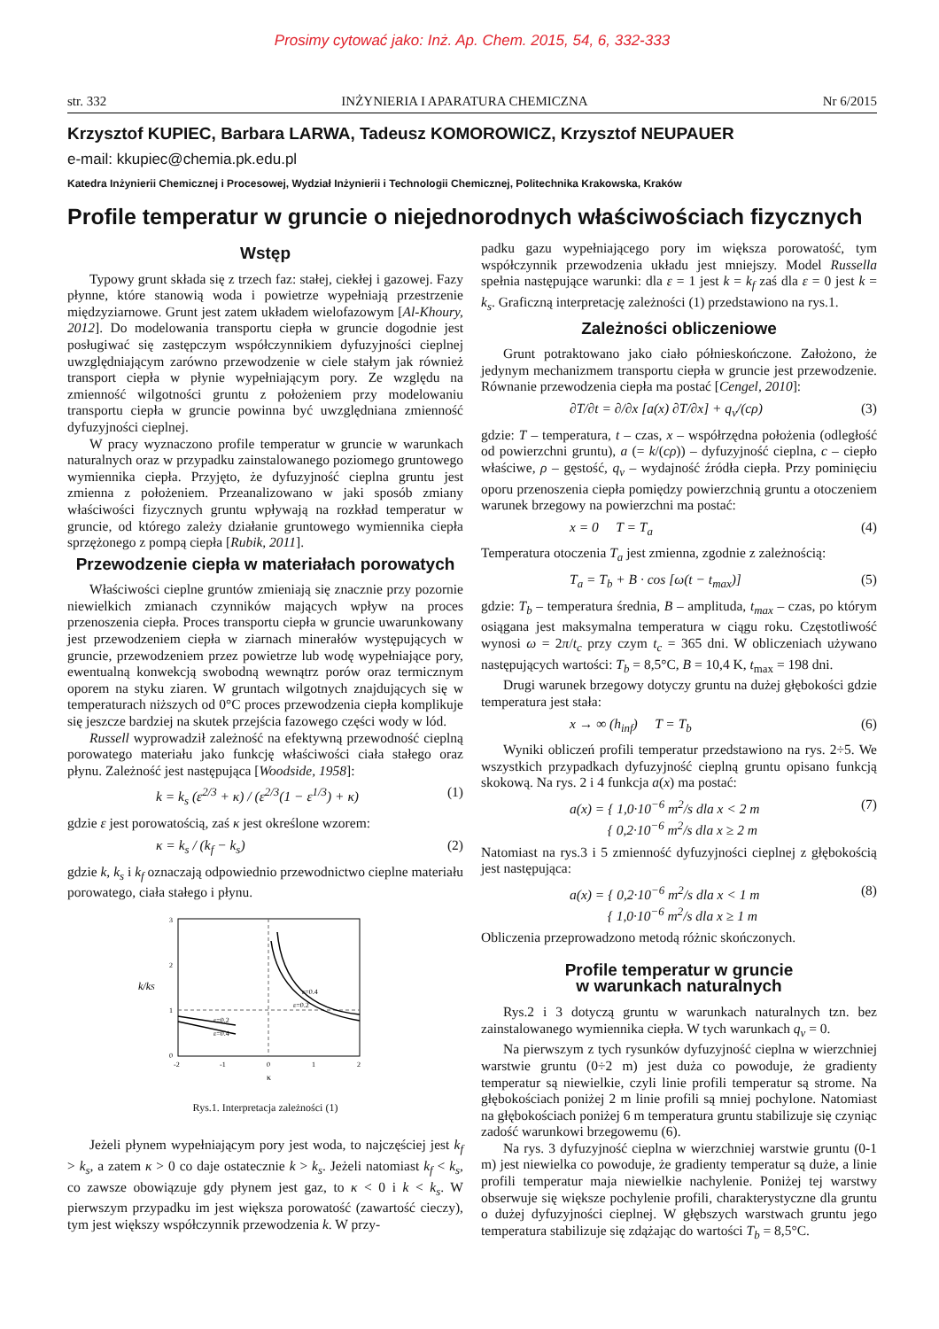Prosimy cytować jako: Inż. Ap. Chem. 2015, 54, 6, 332-333
str. 332 INŻYNIERIA I APARATURA CHEMICZNA Nr 6/2015
Krzysztof KUPIEC, Barbara LARWA, Tadeusz KOMOROWICZ, Krzysztof NEUPAUER
e-mail: kkupiec@chemia.pk.edu.pl
Katedra Inżynierii Chemicznej i Procesowej, Wydział Inżynierii i Technologii Chemicznej, Politechnika Krakowska, Kraków
Profile temperatur w gruncie o niejednorodnych właściwościach fizycznych
Wstęp
Typowy grunt składa się z trzech faz: stałej, ciekłej i gazowej. Fazy płynne, które stanowią woda i powietrze wypełniają przestrzenie międzyziarnowe. Grunt jest zatem układem wielofazowym [Al-Khoury, 2012]. Do modelowania transportu ciepła w gruncie dogodnie jest posługiwać się zastępczym współczynnikiem dyfuzyjności cieplnej uwzględniającym zarówno przewodzenie w ciele stałym jak również transport ciepła w płynie wypełniającym pory. Ze względu na zmienność wilgotności gruntu z położeniem przy modelowaniu transportu ciepła w gruncie powinna być uwzględniana zmienność dyfuzyjności cieplnej.
W pracy wyznaczono profile temperatur w gruncie w warunkach naturalnych oraz w przypadku zainstalowanego poziomego gruntowego wymiennika ciepła. Przyjęto, że dyfuzyjność cieplna gruntu jest zmienna z położeniem. Przeanalizowano w jaki sposób zmiany właściwości fizycznych gruntu wpływają na rozkład temperatur w gruncie, od którego zależy działanie gruntowego wymiennika ciepła sprzężonego z pompą ciepła [Rubik, 2011].
Przewodzenie ciepła w materiałach porowatych
Właściwości cieplne gruntów zmieniają się znacznie przy pozornie niewielkich zmianach czynników mających wpływ na proces przenoszenia ciepła. Proces transportu ciepła w gruncie uwarunkowany jest przewodzeniem ciepła w ziarnach minerałów występujących w gruncie, przewodzeniem przez powietrze lub wodę wypełniające pory, ewentualną konwekcją swobodną wewnątrz porów oraz termicznym oporem na styku ziaren. W gruntach wilgotnych znajdujących się w temperaturach niższych od 0°C proces przewodzenia ciepła komplikuje się jeszcze bardziej na skutek przejścia fazowego części wody w lód.
Russell wyprowadził zależność na efektywną przewodność cieplną porowatego materiału jako funkcję właściwości ciała stałego oraz płynu. Zależność jest następująca [Woodside, 1958]:
k = k<sub>s</sub> (ε<sup>2/3</sup> + κ) / (ε<sup>2/3</sup>(1 − ε<sup>1/3</sup>) + κ) (1)
gdzie ε jest porowatością, zaś κ jest określone wzorem:
κ = k<sub>s</sub> / (k<sub>f</sub> − k<sub>s</sub>) (2)
gdzie k, k<sub>s</sub> i k<sub>f</sub> oznaczają odpowiednio przewodnictwo cieplne materiału porowatego, ciała stałego i płynu.
3
2
1
0
-2
-1
0
1
2
κ
k/kS
ε=0.4
ε=0.2
ε=0.2
ε=0.4
Rys.1. Interpretacja zależności (1)
Jeżeli płynem wypełniającym pory jest woda, to najczęściej jest k<sub>f</sub> > k<sub>s</sub>, a zatem κ > 0 co daje ostatecznie k > k<sub>s</sub>. Jeżeli natomiast k<sub>f</sub> < k<sub>s</sub>, co zawsze obowiązuje gdy płynem jest gaz, to κ < 0 i k < k<sub>s</sub>. W pierwszym przypadku im jest większa porowatość (zawartość cieczy), tym jest większy współczynnik przewodzenia k. W przy-
padku gazu wypełniającego pory im większa porowatość, tym współczynnik przewodzenia układu jest mniejszy. Model Russella spełnia następujące warunki: dla ε = 1 jest k = k<sub>f</sub> zaś dla ε = 0 jest k = k<sub>s</sub>. Graficzną interpretację zależności (1) przedstawiono na rys.1.
Zależności obliczeniowe
Grunt potraktowano jako ciało półnieskończone. Założono, że jedynym mechanizmem transportu ciepła w gruncie jest przewodzenie. Równanie przewodzenia ciepła ma postać [Cengel, 2010]:
∂T/∂t = ∂/∂x [a(x) ∂T/∂x] + q<sub>v</sub>/(cρ) (3)
gdzie: T – temperatura, t – czas, x – współrzędna położenia (odległość od powierzchni gruntu), a (= k/(cρ)) – dyfuzyjność cieplna, c – ciepło właściwe, ρ – gęstość, q<sub>v</sub> – wydajność źródła ciepła. Przy pominięciu oporu przenoszenia ciepła pomiędzy powierzchnią gruntu a otoczeniem warunek brzegowy na powierzchni ma postać:
x = 0 T = T<sub>a</sub> (4)
Temperatura otoczenia T<sub>a</sub> jest zmienna, zgodnie z zależnością:
T<sub>a</sub> = T<sub>b</sub> + B · cos [ω(t − t<sub>max</sub>)] (5)
gdzie: T<sub>b</sub> – temperatura średnia, B – amplituda, t<sub>max</sub> – czas, po którym osiągana jest maksymalna temperatura w ciągu roku. Częstotliwość wynosi ω = 2π/t<sub>c</sub> przy czym t<sub>c</sub> = 365 dni. W obliczeniach używano następujących wartości: T<sub>b</sub> = 8,5°C, B = 10,4 K, t<sub>max</sub> = 198 dni.
Drugi warunek brzegowy dotyczy gruntu na dużej głębokości gdzie temperatura jest stała:
x → ∞ (h<sub>inf</sub>) T = T<sub>b</sub> (6)
Wyniki obliczeń profili temperatur przedstawiono na rys. 2÷5. We wszystkich przypadkach dyfuzyjność cieplną gruntu opisano funkcją skokową. Na rys. 2 i 4 funkcja a(x) ma postać:
a(x) = { 1,0·10<sup>−6</sup> m<sup>2</sup>/s dla x < 2 m
{ 0,2·10<sup>−6</sup> m<sup>2</sup>/s dla x ≥ 2 m (7)
Natomiast na rys.3 i 5 zmienność dyfuzyjności cieplnej z głębokością jest następująca:
a(x) = { 0,2·10<sup>−6</sup> m<sup>2</sup>/s dla x < 1 m
{ 1,0·10<sup>−6</sup> m<sup>2</sup>/s dla x ≥ 1 m (8)
Obliczenia przeprowadzono metodą różnic skończonych.
Profile temperatur w gruncie
w warunkach naturalnych
Rys.2 i 3 dotyczą gruntu w warunkach naturalnych tzn. bez zainstalowanego wymiennika ciepła. W tych warunkach q<sub>v</sub> = 0.
Na pierwszym z tych rysunków dyfuzyjność cieplna w wierzchniej warstwie gruntu (0÷2 m) jest duża co powoduje, że gradienty temperatur są niewielkie, czyli linie profili temperatur są strome. Na głębokościach poniżej 2 m linie profili są mniej pochylone. Natomiast na głębokościach poniżej 6 m temperatura gruntu stabilizuje się czyniąc zadość warunkowi brzegowemu (6).
Na rys. 3 dyfuzyjność cieplna w wierzchniej warstwie gruntu (0-1 m) jest niewielka co powoduje, że gradienty temperatur są duże, a linie profili temperatur maja niewielkie nachylenie. Poniżej tej warstwy obserwuje się większe pochylenie profili, charakterystyczne dla gruntu o dużej dyfuzyjności cieplnej. W głębszych warstwach gruntu jego temperatura stabilizuje się zdążając do wartości T<sub>b</sub> = 8,5°C.